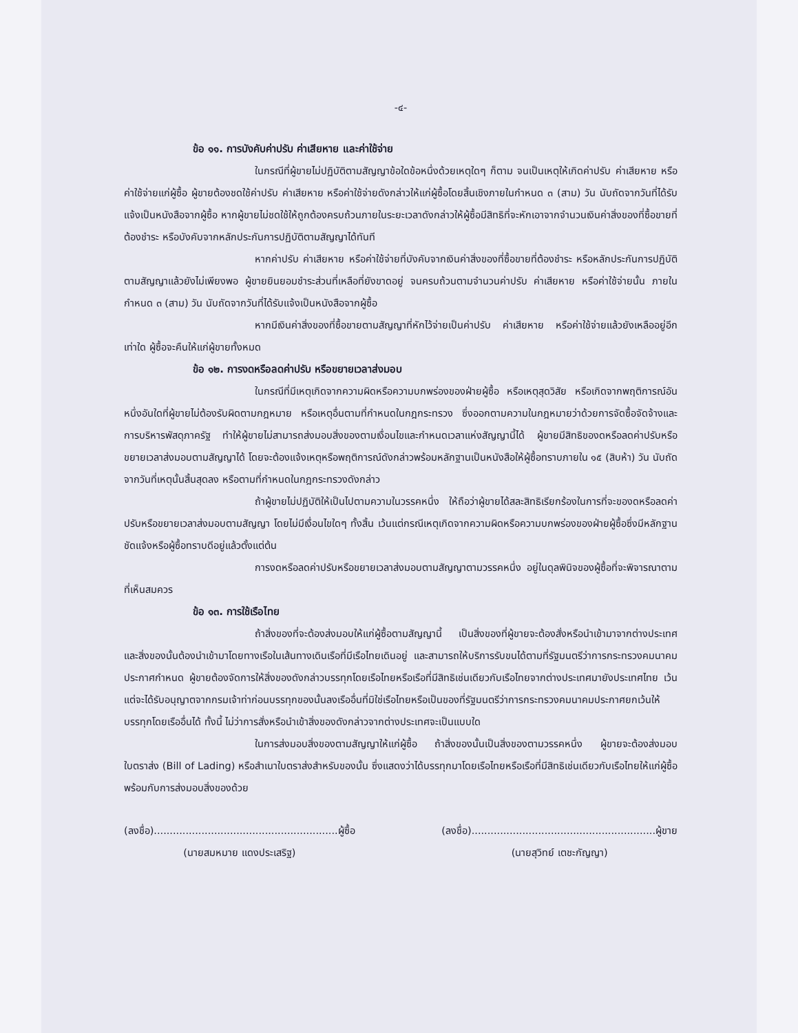-๔-
ข้อ ๑๑. การบังคับค่าปรับ ค่าเสียหาย และค่าใช้จ่าย
ในกรณีที่ผู้ขายไม่ปฏิบัติตามสัญญาข้อใดข้อหนึ่งด้วยเหตุใดๆ ก็ตาม จนเป็นเหตุให้เกิดค่าปรับ ค่าเสียหาย หรือค่าใช้จ่ายแก่ผู้ซื้อ ผู้ขายต้องชดใช้ค่าปรับ ค่าเสียหาย หรือค่าใช้จ่ายดังกล่าวให้แก่ผู้ซื้อโดยสิ้นเชิงภายในกำหนด ๓ (สาม) วัน นับถัดจากวันที่ได้รับแจ้งเป็นหนังสือจากผู้ซื้อ หากผู้ขายไม่ชดใช้ให้ถูกต้องครบถ้วนภายในระยะเวลาดังกล่าวให้ผู้ซื้อมีสิทธิที่จะหักเอาจากจำนวนเงินค่าสิ่งของที่ซื้อขายที่ต้องชำระ หรือบังคับจากหลักประกันการปฏิบัติตามสัญญาได้ทันที
หากค่าปรับ ค่าเสียหาย หรือค่าใช้จ่ายที่บังคับจากเงินค่าสิ่งของที่ซื้อขายที่ต้องชำระ หรือหลักประกันการปฏิบัติตามสัญญาแล้วยังไม่เพียงพอ ผู้ขายยินยอมชำระส่วนที่เหลือที่ยังขาดอยู่ จนครบถ้วนตามจำนวนค่าปรับ ค่าเสียหาย หรือค่าใช้จ่ายนั้น ภายในกำหนด ๓ (สาม) วัน นับถัดจากวันที่ได้รับแจ้งเป็นหนังสือจากผู้ซื้อ
หากมีเงินค่าสิ่งของที่ซื้อขายตามสัญญาที่หักไว้จ่ายเป็นค่าปรับ ค่าเสียหาย หรือค่าใช้จ่ายแล้วยังเหลืออยู่อีกเท่าใด ผู้ซื้อจะคืนให้แก่ผู้ขายทั้งหมด
ข้อ ๑๒. การงดหรือลดค่าปรับ หรือขยายเวลาส่งมอบ
ในกรณีที่มีเหตุเกิดจากความผิดหรือความบกพร่องของฝ่ายผู้ซื้อ หรือเหตุสุดวิสัย หรือเกิดจากพฤติการณ์อันหนึ่งอันใดที่ผู้ขายไม่ต้องรับผิดตามกฎหมาย หรือเหตุอื่นตามที่กำหนดในกฎกระทรวง ซึ่งออกตามความในกฎหมายว่าด้วยการจัดซื้อจัดจ้างและการบริหารพัสดุภาครัฐ ทำให้ผู้ขายไม่สามารถส่งมอบสิ่งของตามเงื่อนไขและกำหนดเวลาแห่งสัญญานี้ได้ ผู้ขายมีสิทธิของดหรือลดค่าปรับหรือขยายเวลาส่งมอบตามสัญญาได้ โดยจะต้องแจ้งเหตุหรือพฤติการณ์ดังกล่าวพร้อมหลักฐานเป็นหนังสือให้ผู้ซื้อทราบภายใน ๑๕ (สิบห้า) วัน นับถัดจากวันที่เหตุนั้นสิ้นสุดลง หรือตามที่กำหนดในกฎกระทรวงดังกล่าว
ถ้าผู้ขายไม่ปฏิบัติให้เป็นไปตามความในวรรคหนึ่ง ให้ถือว่าผู้ขายได้สละสิทธิเรียกร้องในการที่จะของดหรือลดค่าปรับหรือขยายเวลาส่งมอบตามสัญญา โดยไม่มีเงื่อนไขใดๆ ทั้งสิ้น เว้นแต่กรณีเหตุเกิดจากความผิดหรือความบกพร่องของฝ่ายผู้ซื้อซึ่งมีหลักฐานชัดแจ้งหรือผู้ซื้อทราบดีอยู่แล้วตั้งแต่ต้น
การงดหรือลดค่าปรับหรือขยายเวลาส่งมอบตามสัญญาตามวรรคหนึ่ง อยู่ในดุลพินิจของผู้ซื้อที่จะพิจารณาตามที่เห็นสมควร
ข้อ ๑๓. การใช้เรือไทย
ถ้าสิ่งของที่จะต้องส่งมอบให้แก่ผู้ซื้อตามสัญญานี้ เป็นสิ่งของที่ผู้ขายจะต้องสั่งหรือนำเข้ามาจากต่างประเทศ และสิ่งของนั้นต้องนำเข้ามาโดยทางเรือในเส้นทางเดินเรือที่มีเรือไทยเดินอยู่ และสามารถให้บริการรับขนได้ตามที่รัฐมนตรีว่าการกระทรวงคมนาคมประกาศกำหนด ผู้ขายต้องจัดการให้สิ่งของดังกล่าวบรรทุกโดยเรือไทยหรือเรือที่มีสิทธิเช่นเดียวกับเรือไทยจากต่างประเทศมายังประเทศไทย เว้นแต่จะได้รับอนุญาตจากกรมเจ้าท่าก่อนบรรทุกของนั้นลงเรืออื่นที่มิใช่เรือไทยหรือเป็นของที่รัฐมนตรีว่าการกระทรวงคมนาคมประกาศยกเว้นให้บรรทุกโดยเรืออื่นได้ ทั้งนี้ ไม่ว่าการสั่งหรือนำเข้าสิ่งของดังกล่าวจากต่างประเทศจะเป็นแบบใด
ในการส่งมอบสิ่งของตามสัญญาให้แก่ผู้ซื้อ ถ้าสิ่งของนั้นเป็นสิ่งของตามวรรคหนึ่ง ผู้ขายจะต้องส่งมอบใบตราส่ง (Bill of Lading) หรือสำเนาใบตราส่งสำหรับของนั้น ซึ่งแสดงว่าได้บรรทุกมาโดยเรือไทยหรือเรือที่มีสิทธิเช่นเดียวกับเรือไทยให้แก่ผู้ซื้อพร้อมกับการส่งมอบสิ่งของด้วย
(ลงชื่อ)..........................................................ผู้ซื้อ
(นายสมหมาย แดงประเสริฐ)
(ลงชื่อ)..........................................................ผู้ขาย
(นายสุวิทย์ เตชะกัญญา)